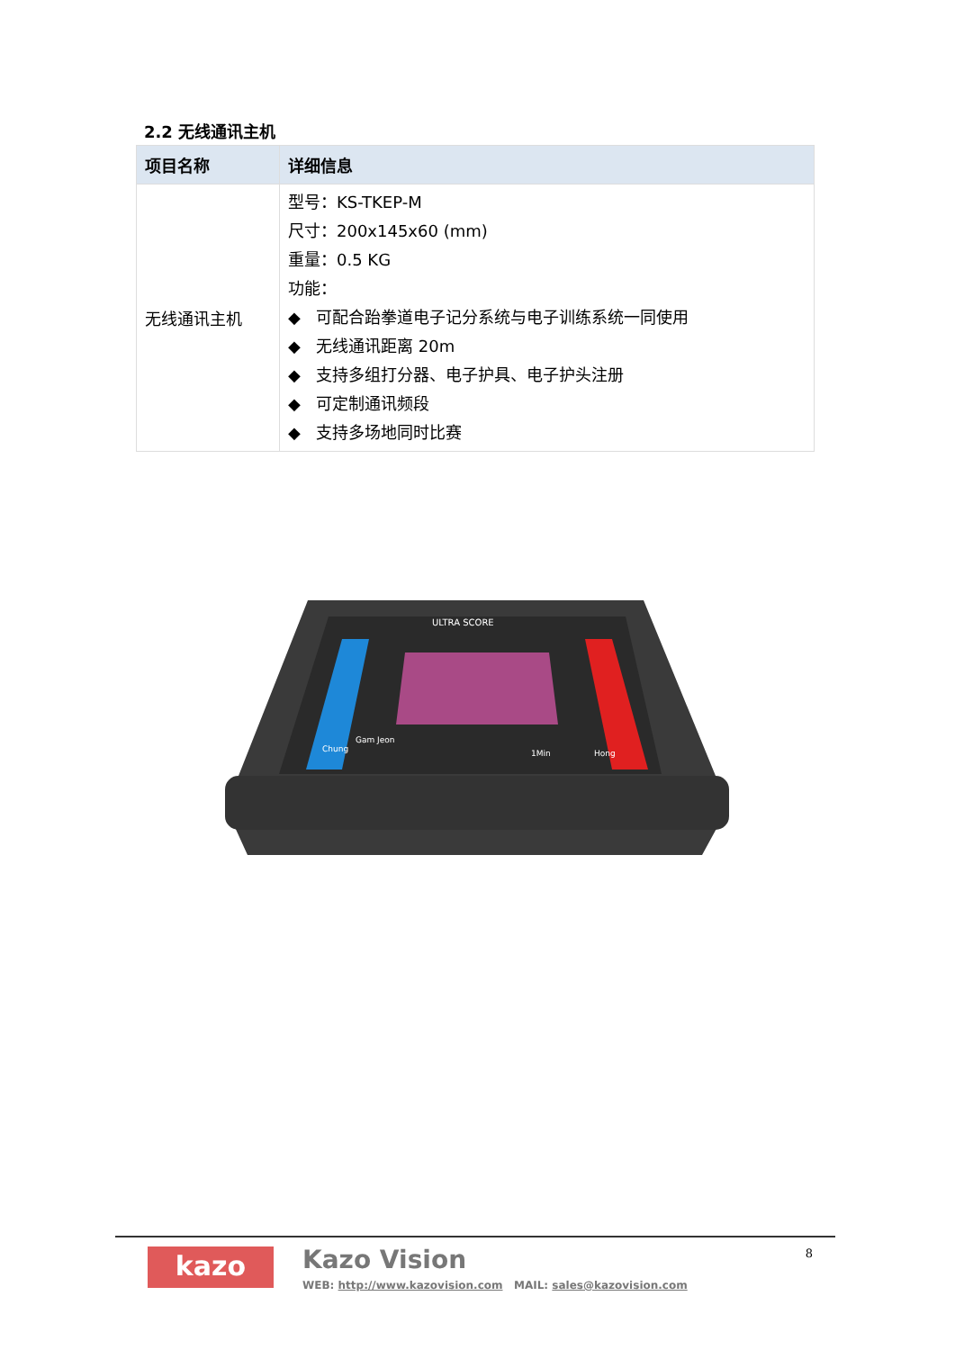2.2 无线通讯主机
| 项目名称 | 详细信息 |
| --- | --- |
| 无线通讯主机 | 型号：KS-TKEP-M 尺寸：200x145x60 (mm) 重量：0.5 KG 功能： ◆ 可配合跆拳道电子记分系统与电子训练系统一同使用 ◆ 无线通讯距离 20m ◆ 支持多组打分器、电子护具、电子护头注册 ◆ 可定制通讯频段 ◆ 支持多场地同时比赛 |
ULTRA SCORE
Gam Jeon
Chung
Hong
1Min
kazo Kazo Vision
WEB: http://www.kazovision.com MAIL: sales@kazovision.com
8